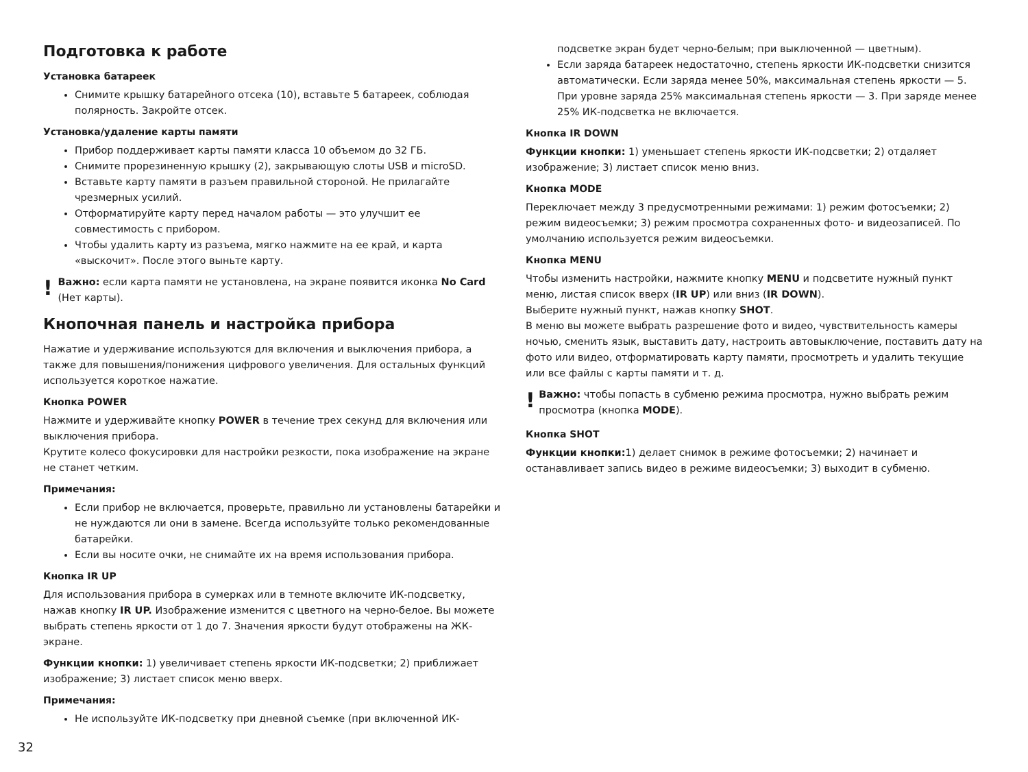Подготовка к работе
Установка батареек
Снимите крышку батарейного отсека (10), вставьте 5 батареек, соблюдая полярность. Закройте отсек.
Установка/удаление карты памяти
Прибор поддерживает карты памяти класса 10 объемом до 32 ГБ.
Снимите прорезиненную крышку (2), закрывающую слоты USB и microSD.
Вставьте карту памяти в разъем правильной стороной. Не прилагайте чрезмерных усилий.
Отформатируйте карту перед началом работы — это улучшит ее совместимость с прибором.
Чтобы удалить карту из разъема, мягко нажмите на ее край, и карта «выскочит». После этого выньте карту.
!
Важно: если карта памяти не установлена, на экране появится иконка No Card (Нет карты).
Кнопочная панель и настройка прибора
Нажатие и удерживание используются для включения и выключения прибора, а также для повышения/понижения цифрового увеличения. Для остальных функций используется короткое нажатие.
Кнопка POWER
Нажмите и удерживайте кнопку POWER в течение трех секунд для включения или выключения прибора.
Крутите колесо фокусировки для настройки резкости, пока изображение на экране не станет четким.
Примечания:
Если прибор не включается, проверьте, правильно ли установлены батарейки и не нуждаются ли они в замене. Всегда используйте только рекомендованные батарейки.
Если вы носите очки, не снимайте их на время использования прибора.
Кнопка IR UP
Для использования прибора в сумерках или в темноте включите ИК-подсветку, нажав кнопку IR UP. Изображение изменится с цветного на черно-белое. Вы можете выбрать степень яркости от 1 до 7. Значения яркости будут отображены на ЖК-экране.
Функции кнопки: 1) увеличивает степень яркости ИК-подсветки; 2) приближает изображение; 3) листает список меню вверх.
Примечания:
Не используйте ИК-подсветку при дневной съемке (при включенной ИК-
подсветке экран будет черно-белым; при выключенной — цветным).
Если заряда батареек недостаточно, степень яркости ИК-подсветки снизится автоматически. Если заряда менее 50%, максимальная степень яркости — 5. При уровне заряда 25% максимальная степень яркости — 3. При заряде менее 25% ИК-подсветка не включается.
Кнопка IR DOWN
Функции кнопки: 1) уменьшает степень яркости ИК-подсветки; 2) отдаляет изображение; 3) листает список меню вниз.
Кнопка MODE
Переключает между 3 предусмотренными режимами: 1) режим фотосъемки; 2) режим видеосъемки; 3) режим просмотра сохраненных фото- и видеозаписей. По умолчанию используется режим видеосъемки.
Кнопка MENU
Чтобы изменить настройки, нажмите кнопку MENU и подсветите нужный пункт меню, листая список вверх (IR UP) или вниз (IR DOWN).
Выберите нужный пункт, нажав кнопку SHOT.
В меню вы можете выбрать разрешение фото и видео, чувствительность камеры ночью, сменить язык, выставить дату, настроить автовыключение, поставить дату на фото или видео, отформатировать карту памяти, просмотреть и удалить текущие или все файлы с карты памяти и т. д.
!
Важно: чтобы попасть в субменю режима просмотра, нужно выбрать режим просмотра (кнопка MODE).
Кнопка SHOT
Функции кнопки: 1) делает снимок в режиме фотосъемки; 2) начинает и останавливает запись видео в режиме видеосъемки; 3) выходит в субменю.
32